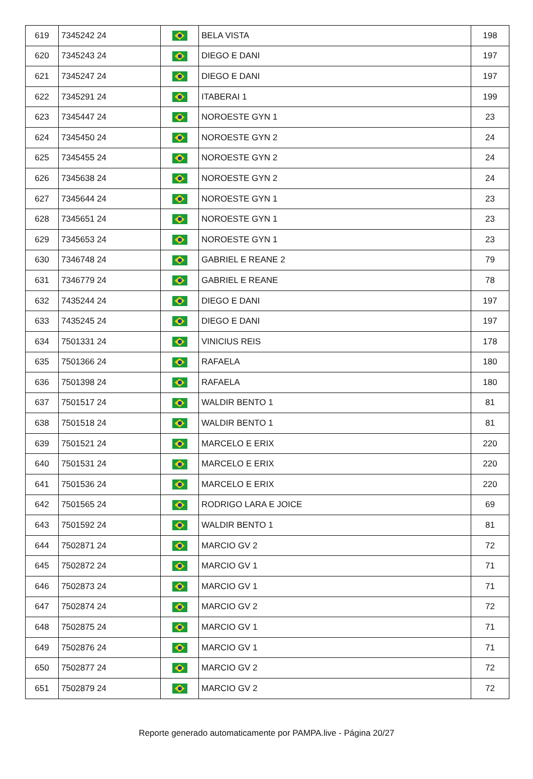| 619 | 7345242 24 | | BELA VISTA | 198 |
| 620 | 7345243 24 | | DIEGO E DANI | 197 |
| 621 | 7345247 24 | | DIEGO E DANI | 197 |
| 622 | 7345291 24 | | ITABERAI 1 | 199 |
| 623 | 7345447 24 | | NOROESTE GYN 1 | 23 |
| 624 | 7345450 24 | | NOROESTE GYN 2 | 24 |
| 625 | 7345455 24 | | NOROESTE GYN 2 | 24 |
| 626 | 7345638 24 | | NOROESTE GYN 2 | 24 |
| 627 | 7345644 24 | | NOROESTE GYN 1 | 23 |
| 628 | 7345651 24 | | NOROESTE GYN 1 | 23 |
| 629 | 7345653 24 | | NOROESTE GYN 1 | 23 |
| 630 | 7346748 24 | | GABRIEL E REANE 2 | 79 |
| 631 | 7346779 24 | | GABRIEL E REANE | 78 |
| 632 | 7435244 24 | | DIEGO E DANI | 197 |
| 633 | 7435245 24 | | DIEGO E DANI | 197 |
| 634 | 7501331 24 | | VINICIUS REIS | 178 |
| 635 | 7501366 24 | | RAFAELA | 180 |
| 636 | 7501398 24 | | RAFAELA | 180 |
| 637 | 7501517 24 | | WALDIR BENTO 1 | 81 |
| 638 | 7501518 24 | | WALDIR BENTO 1 | 81 |
| 639 | 7501521 24 | | MARCELO E ERIX | 220 |
| 640 | 7501531 24 | | MARCELO E ERIX | 220 |
| 641 | 7501536 24 | | MARCELO E ERIX | 220 |
| 642 | 7501565 24 | | RODRIGO LARA E JOICE | 69 |
| 643 | 7501592 24 | | WALDIR BENTO 1 | 81 |
| 644 | 7502871 24 | | MARCIO GV 2 | 72 |
| 645 | 7502872 24 | | MARCIO GV 1 | 71 |
| 646 | 7502873 24 | | MARCIO GV 1 | 71 |
| 647 | 7502874 24 | | MARCIO GV 2 | 72 |
| 648 | 7502875 24 | | MARCIO GV 1 | 71 |
| 649 | 7502876 24 | | MARCIO GV 1 | 71 |
| 650 | 7502877 24 | | MARCIO GV 2 | 72 |
| 651 | 7502879 24 | | MARCIO GV 2 | 72 |
Reporte generado automaticamente por PAMPA.live - Página 20/27